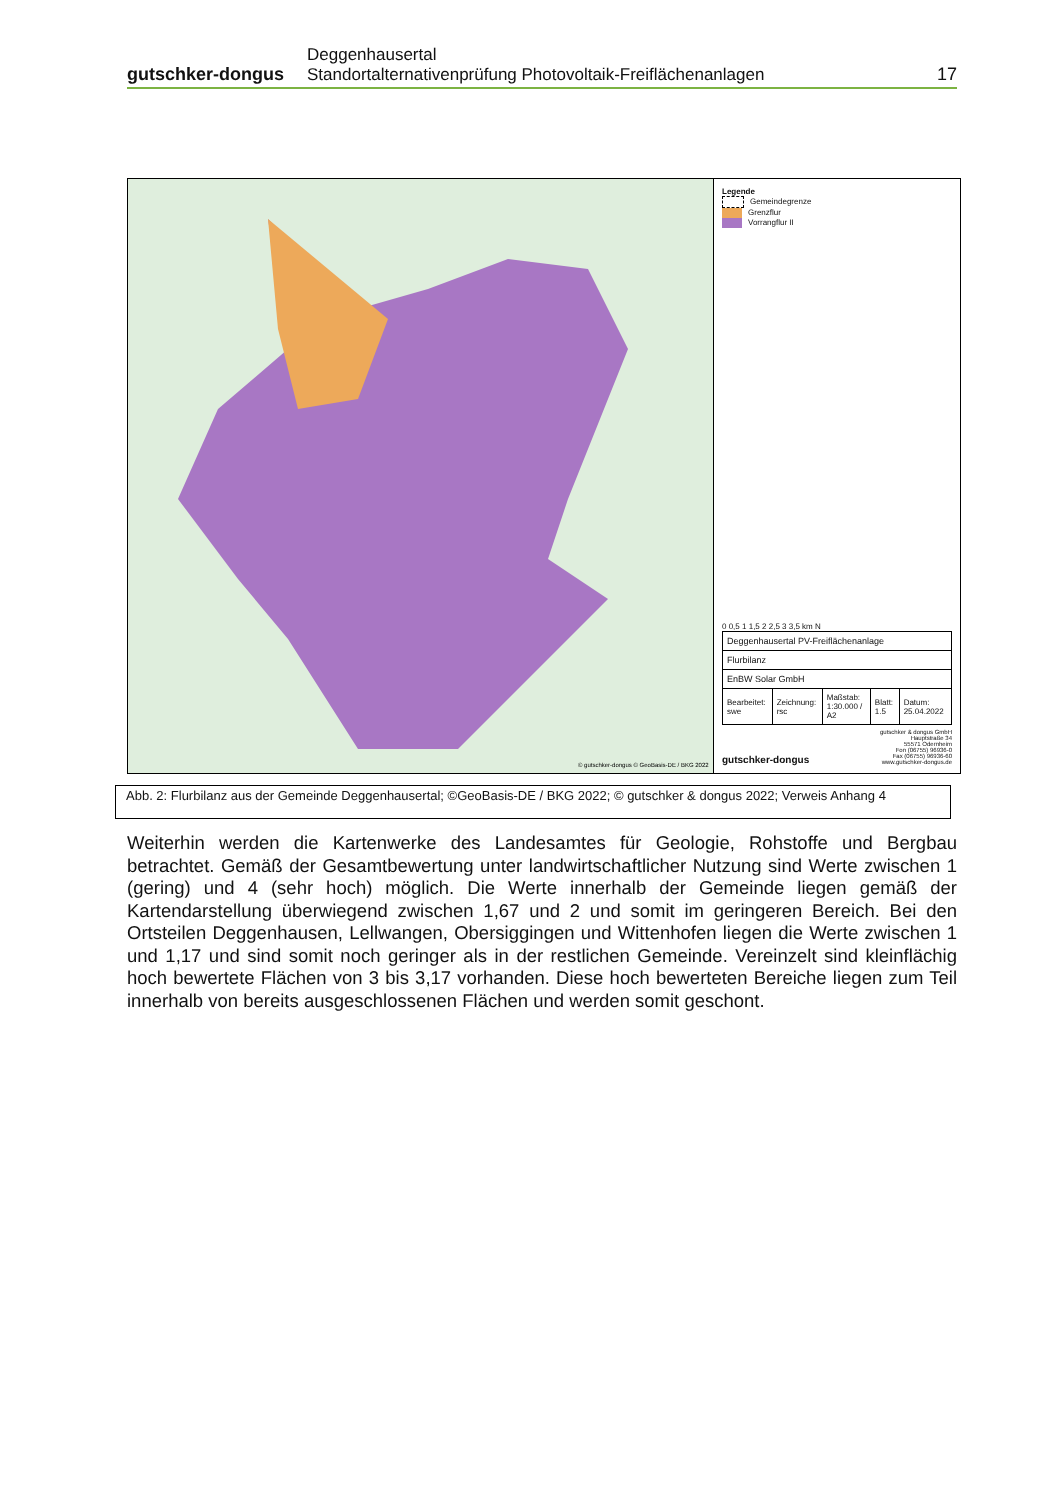gutschker-dongus
Deggenhausertal
Standortalternativenprüfung Photovoltaik-Freiflächenanlagen
17
© gutschker-dongus © GeoBasis-DE / BKG 2022
Legende
Gemeindegrenze
Grenzflur
Vorrangflur II
0 0,5 1 1,5 2 2,5 3 3,5 km N
| Deggenhausertal PV-Freiflächenanlage | | | | |
| Flurbilanz | | | | |
| EnBW Solar GmbH | | | | |
| Bearbeitet: swe | Zeichnung: rsc | Maßstab: 1:30.000 / A2 | Blatt: 1.5 | Datum: 25.04.2022 |
gutschker-dongus
gutschker & dongus GmbH
Hauptstraße 34
55571 Odernheim
Fon (06755) 96936-0
Fax (06755) 96936-60
www.gutschker-dongus.de
Abb. 2: Flurbilanz aus der Gemeinde Deggenhausertal; ©GeoBasis-DE / BKG 2022; © gutschker & dongus 2022; Verweis Anhang 4
Weiterhin werden die Kartenwerke des Landesamtes für Geologie, Rohstoffe und Bergbau betrachtet. Gemäß der Gesamtbewertung unter landwirtschaftlicher Nutzung sind Werte zwischen 1 (gering) und 4 (sehr hoch) möglich. Die Werte innerhalb der Gemeinde liegen gemäß der Kartendarstellung überwiegend zwischen 1,67 und 2 und somit im geringeren Bereich. Bei den Ortsteilen Deggenhausen, Lellwangen, Obersiggingen und Wittenhofen liegen die Werte zwischen 1 und 1,17 und sind somit noch geringer als in der restlichen Gemeinde. Vereinzelt sind kleinflächig hoch bewertete Flächen von 3 bis 3,17 vorhanden. Diese hoch bewerteten Bereiche liegen zum Teil innerhalb von bereits ausgeschlossenen Flächen und werden somit geschont.